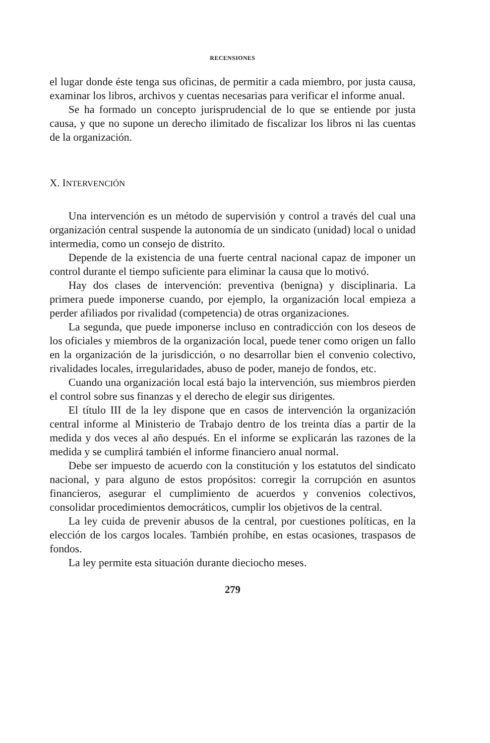RECENSIONES
el lugar donde éste tenga sus oficinas, de permitir a cada miembro, por justa causa, examinar los libros, archivos y cuentas necesarias para verificar el informe anual.
Se ha formado un concepto jurisprudencial de lo que se entiende por justa causa, y que no supone un derecho ilimitado de fiscalizar los libros ni las cuentas de la organización.
X. INTERVENCIÓN
Una intervención es un método de supervisión y control a través del cual una organización central suspende la autonomía de un sindicato (unidad) local o unidad intermedia, como un consejo de distrito.
Depende de la existencia de una fuerte central nacional capaz de imponer un control durante el tiempo suficiente para eliminar la causa que lo motivó.
Hay dos clases de intervención: preventiva (benigna) y disciplinaria. La primera puede imponerse cuando, por ejemplo, la organización local empieza a perder afiliados por rivalidad (competencia) de otras organizaciones.
La segunda, que puede imponerse incluso en contradicción con los deseos de los oficiales y miembros de la organización local, puede tener como origen un fallo en la organización de la jurisdicción, o no desarrollar bien el convenio colectivo, rivalidades locales, irregularidades, abuso de poder, manejo de fondos, etc.
Cuando una organización local está bajo la intervención, sus miembros pierden el control sobre sus finanzas y el derecho de elegir sus dirigentes.
El título III de la ley dispone que en casos de intervención la organización central informe al Ministerio de Trabajo dentro de los treinta días a partir de la medida y dos veces al año después. En el informe se explicarán las razones de la medida y se cumplirá también el informe financiero anual normal.
Debe ser impuesto de acuerdo con la constitución y los estatutos del sindicato nacional, y para alguno de estos propósitos: corregir la corrupción en asuntos financieros, asegurar el cumplimiento de acuerdos y convenios colectivos, consolidar procedimientos democráticos, cumplir los objetivos de la central.
La ley cuida de prevenir abusos de la central, por cuestiones políticas, en la elección de los cargos locales. También prohíbe, en estas ocasiones, traspasos de fondos.
La ley permite esta situación durante dieciocho meses.
279